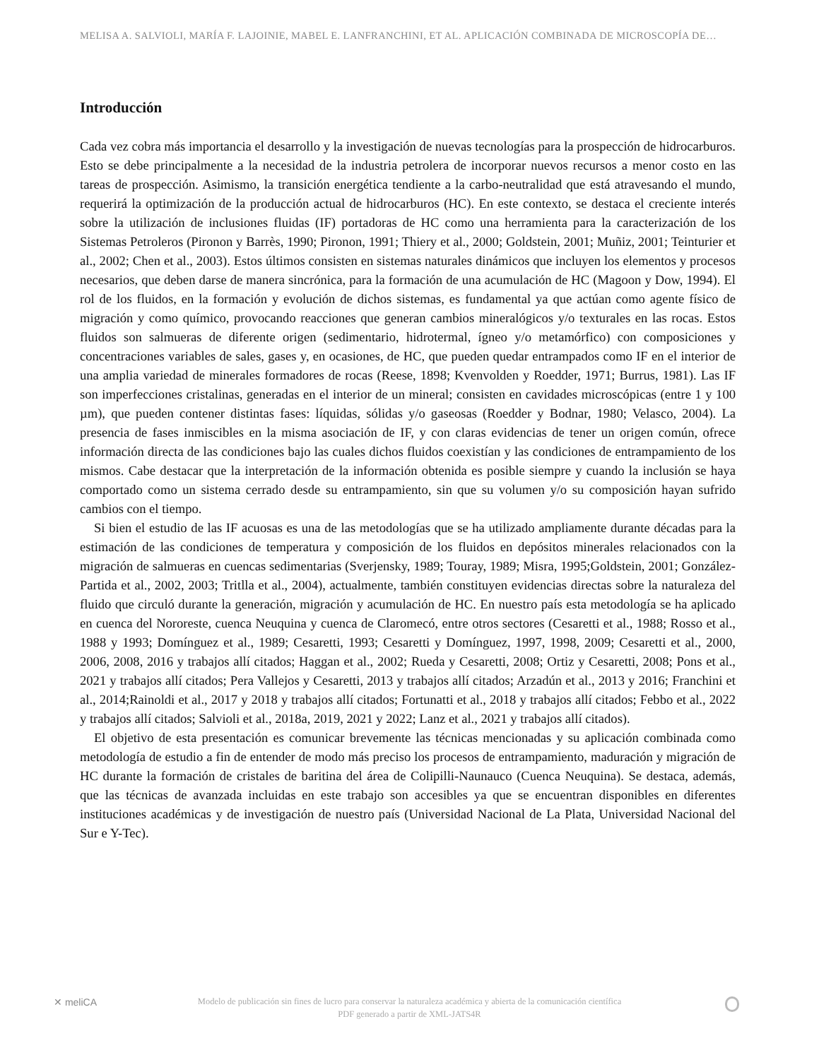MELISA A. SALVIOLI, MARÍA F. LAJOINIE, MABEL E. LANFRANCHINI, ET AL. APLICACIÓN COMBINADA DE MICROSCOPÍA DE…
Introducción
Cada vez cobra más importancia el desarrollo y la investigación de nuevas tecnologías para la prospección de hidrocarburos. Esto se debe principalmente a la necesidad de la industria petrolera de incorporar nuevos recursos a menor costo en las tareas de prospección. Asimismo, la transición energética tendiente a la carbo-neutralidad que está atravesando el mundo, requerirá la optimización de la producción actual de hidrocarburos (HC). En este contexto, se destaca el creciente interés sobre la utilización de inclusiones fluidas (IF) portadoras de HC como una herramienta para la caracterización de los Sistemas Petroleros (Pironon y Barrès, 1990; Pironon, 1991; Thiery et al., 2000; Goldstein, 2001; Muñiz, 2001; Teinturier et al., 2002; Chen et al., 2003). Estos últimos consisten en sistemas naturales dinámicos que incluyen los elementos y procesos necesarios, que deben darse de manera sincrónica, para la formación de una acumulación de HC (Magoon y Dow, 1994). El rol de los fluidos, en la formación y evolución de dichos sistemas, es fundamental ya que actúan como agente físico de migración y como químico, provocando reacciones que generan cambios mineralógicos y/o texturales en las rocas. Estos fluidos son salmueras de diferente origen (sedimentario, hidrotermal, ígneo y/o metamórfico) con composiciones y concentraciones variables de sales, gases y, en ocasiones, de HC, que pueden quedar entrampados como IF en el interior de una amplia variedad de minerales formadores de rocas (Reese, 1898; Kvenvolden y Roedder, 1971; Burrus, 1981). Las IF son imperfecciones cristalinas, generadas en el interior de un mineral; consisten en cavidades microscópicas (entre 1 y 100 µm), que pueden contener distintas fases: líquidas, sólidas y/o gaseosas (Roedder y Bodnar, 1980; Velasco, 2004). La presencia de fases inmiscibles en la misma asociación de IF, y con claras evidencias de tener un origen común, ofrece información directa de las condiciones bajo las cuales dichos fluidos coexistían y las condiciones de entrampamiento de los mismos. Cabe destacar que la interpretación de la información obtenida es posible siempre y cuando la inclusión se haya comportado como un sistema cerrado desde su entrampamiento, sin que su volumen y/o su composición hayan sufrido cambios con el tiempo.
Si bien el estudio de las IF acuosas es una de las metodologías que se ha utilizado ampliamente durante décadas para la estimación de las condiciones de temperatura y composición de los fluidos en depósitos minerales relacionados con la migración de salmueras en cuencas sedimentarias (Sverjensky, 1989; Touray, 1989; Misra, 1995;Goldstein, 2001; González-Partida et al., 2002, 2003; Tritlla et al., 2004), actualmente, también constituyen evidencias directas sobre la naturaleza del fluido que circuló durante la generación, migración y acumulación de HC. En nuestro país esta metodología se ha aplicado en cuenca del Nororeste, cuenca Neuquina y cuenca de Claromecó, entre otros sectores (Cesaretti et al., 1988; Rosso et al., 1988 y 1993; Domínguez et al., 1989; Cesaretti, 1993; Cesaretti y Domínguez, 1997, 1998, 2009; Cesaretti et al., 2000, 2006, 2008, 2016 y trabajos allí citados; Haggan et al., 2002; Rueda y Cesaretti, 2008; Ortiz y Cesaretti, 2008; Pons et al., 2021 y trabajos allí citados; Pera Vallejos y Cesaretti, 2013 y trabajos allí citados; Arzadún et al., 2013 y 2016; Franchini et al., 2014;Rainoldi et al., 2017 y 2018 y trabajos allí citados; Fortunatti et al., 2018 y trabajos allí citados; Febbo et al., 2022 y trabajos allí citados; Salvioli et al., 2018a, 2019, 2021 y 2022; Lanz et al., 2021 y trabajos allí citados).
El objetivo de esta presentación es comunicar brevemente las técnicas mencionadas y su aplicación combinada como metodología de estudio a fin de entender de modo más preciso los procesos de entrampamiento, maduración y migración de HC durante la formación de cristales de baritina del área de Colipilli-Naunauco (Cuenca Neuquina). Se destaca, además, que las técnicas de avanzada incluidas en este trabajo son accesibles ya que se encuentran disponibles en diferentes instituciones académicas y de investigación de nuestro país (Universidad Nacional de La Plata, Universidad Nacional del Sur e Y-Tec).
✕ meliCA
Modelo de publicación sin fines de lucro para conservar la naturaleza académica y abierta de la comunicación científica
PDF generado a partir de XML-JATS4R